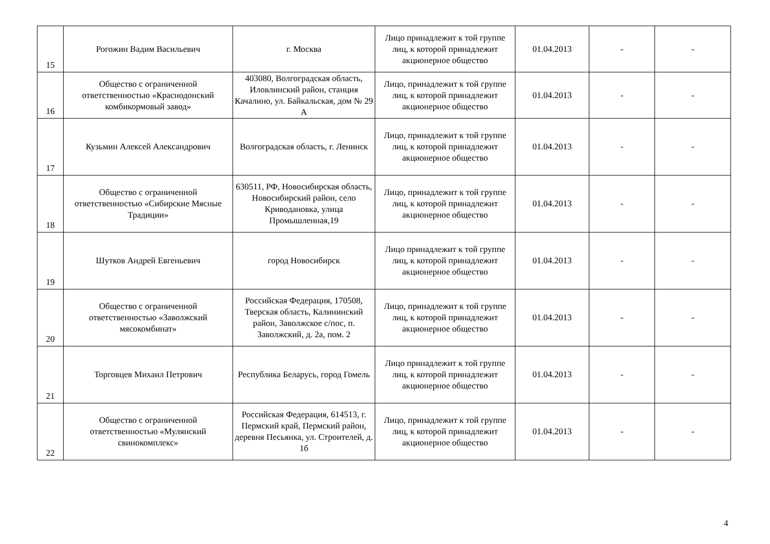| 15 | Рогожин Вадим Васильевич | г. Москва | Лицо принадлежит к той группе лиц, к которой принадлежит акционерное общество | 01.04.2013 | - | - |
| 16 | Общество с ограниченной ответственностью «Краснодонский комбикормовый завод» | 403080, Волгоградская область, Иловлинский район, станция Качалино, ул. Байкальская, дом № 29 А | Лицо, принадлежит к той группе лиц, к которой принадлежит акционерное общество | 01.04.2013 | - | - |
| 17 | Кузьмин Алексей Александрович | Волгоградская область, г. Ленинск | Лицо, принадлежит к той группе лиц, к которой принадлежит акционерное общество | 01.04.2013 | - | - |
| 18 | Общество с ограниченной ответственностью «Сибирские Мясные Традиции» | 630511, РФ, Новосибирская область, Новосибирский район, село Криводановка, улица Промышленная,19 | Лицо, принадлежит к той группе лиц, к которой принадлежит акционерное общество | 01.04.2013 | - | - |
| 19 | Шутков Андрей Евгеньевич | город Новосибирск | Лицо принадлежит к той группе лиц, к которой принадлежит акционерное общество | 01.04.2013 | - | - |
| 20 | Общество с ограниченной ответственностью «Заволжский мясокомбинат» | Российская Федерация, 170508, Тверская область, Калининский район, Заволжское с/пос, п. Заволжский, д. 2а, пом. 2 | Лицо, принадлежит к той группе лиц, к которой принадлежит акционерное общество | 01.04.2013 | - | - |
| 21 | Торговцев Михаил Петрович | Республика Беларусь, город Гомель | Лицо принадлежит к той группе лиц, к которой принадлежит акционерное общество | 01.04.2013 | - | - |
| 22 | Общество с ограниченной ответственностью «Мулянский свинокомплекс» | Российская Федерация, 614513, г. Пермский край, Пермский район, деревня Песьянка, ул. Строителей, д. 1б | Лицо, принадлежит к той группе лиц, к которой принадлежит акционерное общество | 01.04.2013 | - | - |
4